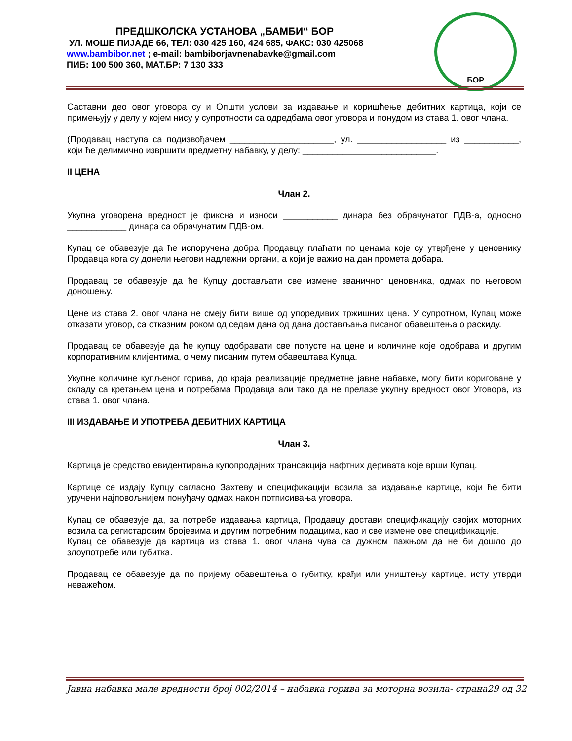ПРЕДШКОЛСКА УСТАНОВА „БАМБИ“ БОР
УЛ. МОШЕ ПИЈАДЕ 66, ТЕЛ: 030 425 160, 424 685, ФАКС: 030 425068
www.bambibor.net ; e-mail: bambiborjavnenabavke@gmail.com
ПИБ: 100 500 360, МАТ.БР: 7 130 333
БОР
Саставни део овог уговора су и Општи услови за издавање и коришћење дебитних картица, који се примењују у делу у којем нису у супротности са одредбама овог уговора и понудом из става 1. овог члана.
(Продавац наступа са подизвођачем _____________________, ул. __________________ из ___________, који ће делимично извршити предметну набавку, у делу: ___________________________.
II ЦЕНА
Члан 2.
Укупна уговорена вредност је фиксна и износи ___________ динара без обрачунатог ПДВ-а, односно ____________ динара са обрачунатим ПДВ-ом.
Купац се обавезује да ће испоручена добра Продавцу плаћати по ценама које су утврђене у ценовнику Продавца кога су донели његови надлежни органи, а који је важио на дан промета добара.
Продавац се обавезује да ће Купцу достављати све измене званичног ценовника, одмах по његовом доношењу.
Цене из става 2. овог члана не смеју бити више од упоредивих тржишних цена. У супротном, Купац може отказати уговор, са отказним роком од седам дана од дана достављања писаног обавештења о раскиду.
Продавац се обавезује да ће купцу одобравати све попусте на цене и количине које одобрава и другим корпоративним клијентима, о чему писаним путем обавештава Купца.
Укупне количине купљеног горива, до краја реализације предметне јавне набавке, могу бити кориговане у складу са кретањем цена и потребама Продавца али тако да не прелазе укупну вредност овог Уговора, из става 1. овог члана.
III ИЗДАВАЊЕ И УПОТРЕБА ДЕБИТНИХ КАРТИЦА
Члан 3.
Картица је средство евидентирања купопродајних трансакција нафтних деривата које врши Купац.
Картице се издају Купцу сагласно Захтеву и спецификацији возила за издавање картице, који ће бити уручени најповољнијем понуђачу одмах након потписивања уговора.
Купац се обавезује да, за потребе издавања картица, Продавцу достави спецификацију својих моторних возила са регистарским бројевима и другим потребним подацима, као и све измене ове спецификације.
Купац се обавезује да картица из става 1. овог члана чува са дужном пажњом да не би дошло до злоупотребе или губитка.
Продавац се обавезује да по пријему обавештења о губитку, крађи или уништењу картице, исту утврди неважећом.
Јавна набавка мале вредности број 002/2014 – набавка горива за моторна возила- страна29 од 32